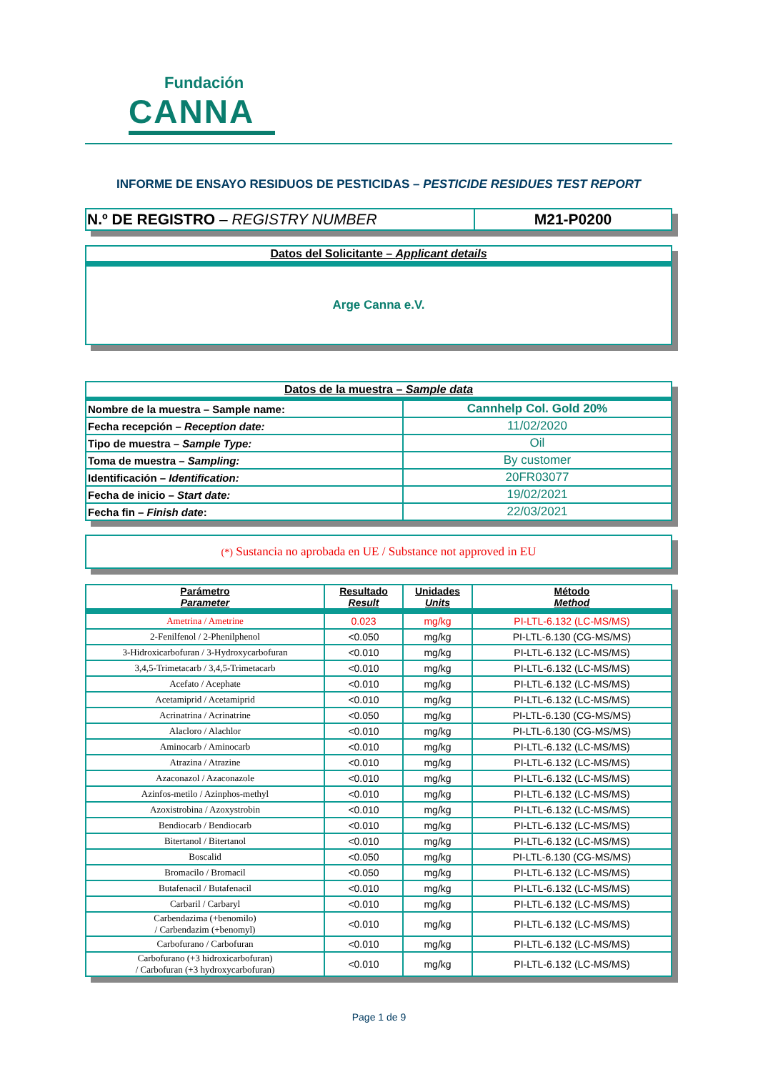Fundación
CANNA
INFORME DE ENSAYO RESIDUOS DE PESTICIDAS – PESTICIDE RESIDUES TEST REPORT
| N.º DE REGISTRO – REGISTRY NUMBER | M21-P0200 |
| Datos del Solicitante – Applicant details |
| Arge Canna e.V. |
| Datos de la muestra – Sample data | |
| Nombre de la muestra – Sample name: | Cannhelp Col. Gold 20% |
| Fecha recepción – Reception date: | 11/02/2020 |
| Tipo de muestra – Sample Type: | Oil |
| Toma de muestra – Sampling: | By customer |
| Identificación – Identification: | 20FR03077 |
| Fecha de inicio – Start date: | 19/02/2021 |
| Fecha fin – Finish date : | 22/03/2021 |
| (*) Sustancia no aprobada en UE / Substance not approved in EU |
| Parámetro Parameter | Resultado Result | Unidades Units | Método Method |
| Ametrina / Ametrine | 0.023 | mg/kg | PI-LTL-6.132 (LC-MS/MS) |
| 2-Fenilfenol / 2-Phenilphenol | <0.050 | mg/kg | PI-LTL-6.130 (CG-MS/MS) |
| 3-Hidroxicarbofuran / 3-Hydroxycarbofuran | <0.010 | mg/kg | PI-LTL-6.132 (LC-MS/MS) |
| 3,4,5-Trimetacarb / 3,4,5-Trimetacarb | <0.010 | mg/kg | PI-LTL-6.132 (LC-MS/MS) |
| Acefato / Acephate | <0.010 | mg/kg | PI-LTL-6.132 (LC-MS/MS) |
| Acetamiprid / Acetamiprid | <0.010 | mg/kg | PI-LTL-6.132 (LC-MS/MS) |
| Acrinatrina / Acrinatrine | <0.050 | mg/kg | PI-LTL-6.130 (CG-MS/MS) |
| Alacloro / Alachlor | <0.010 | mg/kg | PI-LTL-6.130 (CG-MS/MS) |
| Aminocarb / Aminocarb | <0.010 | mg/kg | PI-LTL-6.132 (LC-MS/MS) |
| Atrazina / Atrazine | <0.010 | mg/kg | PI-LTL-6.132 (LC-MS/MS) |
| Azaconazol / Azaconazole | <0.010 | mg/kg | PI-LTL-6.132 (LC-MS/MS) |
| Azinfos-metilo / Azinphos-methyl | <0.010 | mg/kg | PI-LTL-6.132 (LC-MS/MS) |
| Azoxistrobina / Azoxystrobin | <0.010 | mg/kg | PI-LTL-6.132 (LC-MS/MS) |
| Bendiocarb / Bendiocarb | <0.010 | mg/kg | PI-LTL-6.132 (LC-MS/MS) |
| Bitertanol / Bitertanol | <0.010 | mg/kg | PI-LTL-6.132 (LC-MS/MS) |
| Boscalid | <0.050 | mg/kg | PI-LTL-6.130 (CG-MS/MS) |
| Bromacilo / Bromacil | <0.050 | mg/kg | PI-LTL-6.132 (LC-MS/MS) |
| Butafenacil / Butafenacil | <0.010 | mg/kg | PI-LTL-6.132 (LC-MS/MS) |
| Carbaril / Carbaryl | <0.010 | mg/kg | PI-LTL-6.132 (LC-MS/MS) |
| Carbendazima (+benomilo) / Carbendazim (+benomyl) | <0.010 | mg/kg | PI-LTL-6.132 (LC-MS/MS) |
| Carbofurano / Carbofuran | <0.010 | mg/kg | PI-LTL-6.132 (LC-MS/MS) |
| Carbofurano (+3 hidroxicarbofuran) / Carbofuran (+3 hydroxycarbofuran) | <0.010 | mg/kg | PI-LTL-6.132 (LC-MS/MS) |
Page 1 de 9